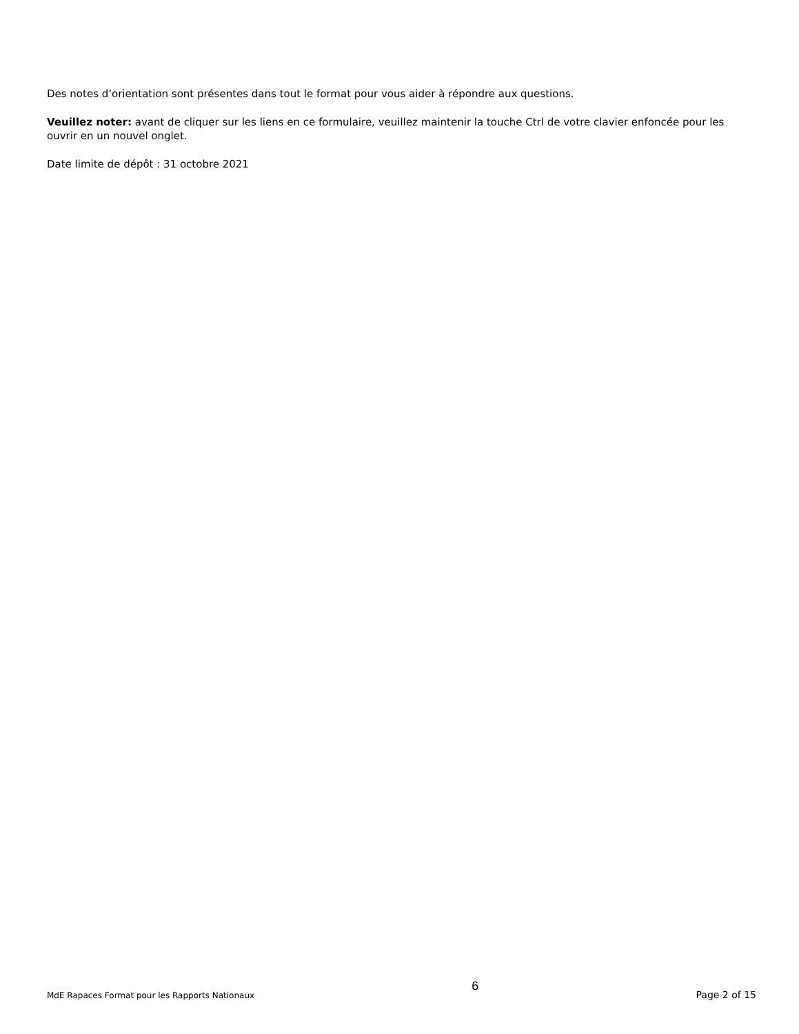Des notes d’orientation sont présentes dans tout le format pour vous aider à répondre aux questions.
Veuillez noter: avant de cliquer sur les liens en ce formulaire, veuillez maintenir la touche Ctrl de votre clavier enfoncée pour les ouvrir en un nouvel onglet.
Date limite de dépôt : 31 octobre 2021
MdE Rapaces Format pour les Rapports Nationaux 6 Page 2 of 15